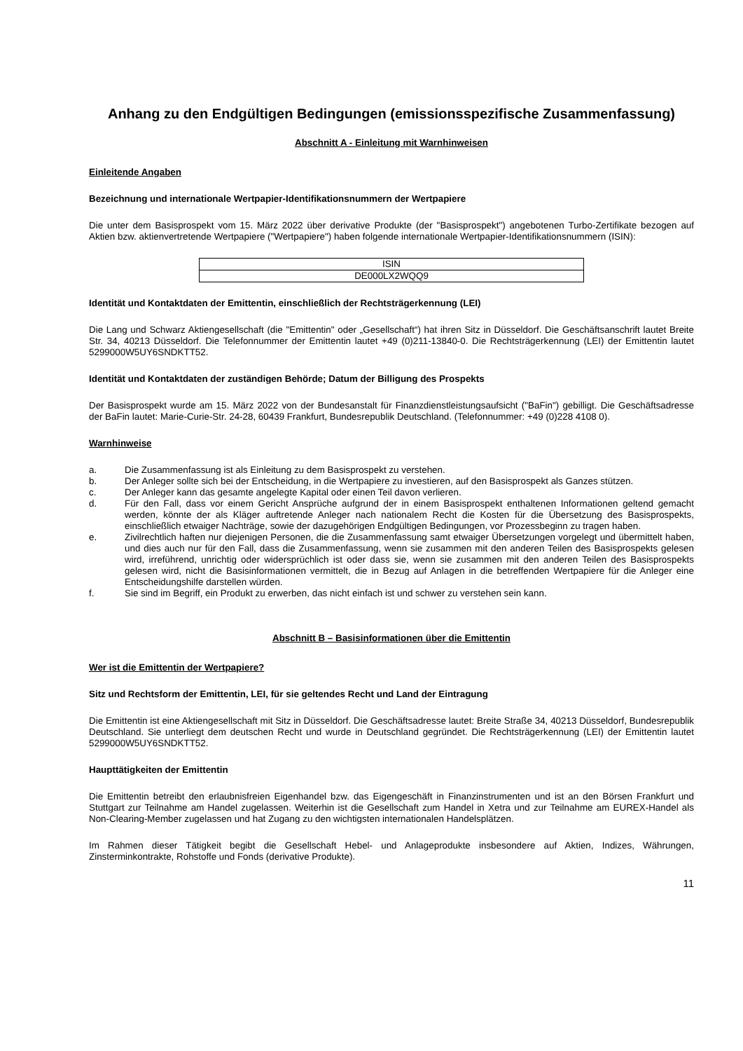Anhang zu den Endgültigen Bedingungen (emissionsspezifische Zusammenfassung)
Abschnitt A - Einleitung mit Warnhinweisen
Einleitende Angaben
Bezeichnung und internationale Wertpapier-Identifikationsnummern der Wertpapiere
Die unter dem Basisprospekt vom 15. März 2022 über derivative Produkte (der "Basisprospekt") angebotenen Turbo-Zertifikate bezogen auf Aktien bzw. aktienvertretende Wertpapiere ("Wertpapiere") haben folgende internationale Wertpapier-Identifikationsnummern (ISIN):
| ISIN |
| DE000LX2WQQ9 |
Identität und Kontaktdaten der Emittentin, einschließlich der Rechtsträgerkennung (LEI)
Die Lang und Schwarz Aktiengesellschaft (die "Emittentin" oder „Gesellschaft“) hat ihren Sitz in Düsseldorf. Die Geschäftsanschrift lautet Breite Str. 34, 40213 Düsseldorf. Die Telefonnummer der Emittentin lautet +49 (0)211-13840-0. Die Rechtsträgerkennung (LEI) der Emittentin lautet 5299000W5UY6SNDKTT52.
Identität und Kontaktdaten der zuständigen Behörde; Datum der Billigung des Prospekts
Der Basisprospekt wurde am 15. März 2022 von der Bundesanstalt für Finanzdienstleistungsaufsicht ("BaFin") gebilligt. Die Geschäftsadresse der BaFin lautet: Marie-Curie-Str. 24-28, 60439 Frankfurt, Bundesrepublik Deutschland. (Telefonnummer: +49 (0)228 4108 0).
Warnhinweise
a. Die Zusammenfassung ist als Einleitung zu dem Basisprospekt zu verstehen.
b. Der Anleger sollte sich bei der Entscheidung, in die Wertpapiere zu investieren, auf den Basisprospekt als Ganzes stützen.
c. Der Anleger kann das gesamte angelegte Kapital oder einen Teil davon verlieren.
d. Für den Fall, dass vor einem Gericht Ansprüche aufgrund der in einem Basisprospekt enthaltenen Informationen geltend gemacht werden, könnte der als Kläger auftretende Anleger nach nationalem Recht die Kosten für die Übersetzung des Basisprospekts, einschließlich etwaiger Nachträge, sowie der dazugehörigen Endgültigen Bedingungen, vor Prozessbeginn zu tragen haben.
e. Zivilrechtlich haften nur diejenigen Personen, die die Zusammenfassung samt etwaiger Übersetzungen vorgelegt und übermittelt haben, und dies auch nur für den Fall, dass die Zusammenfassung, wenn sie zusammen mit den anderen Teilen des Basisprospekts gelesen wird, irreführend, unrichtig oder widersprüchlich ist oder dass sie, wenn sie zusammen mit den anderen Teilen des Basisprospekts gelesen wird, nicht die Basisinformationen vermittelt, die in Bezug auf Anlagen in die betreffenden Wertpapiere für die Anleger eine Entscheidungshilfe darstellen würden.
f. Sie sind im Begriff, ein Produkt zu erwerben, das nicht einfach ist und schwer zu verstehen sein kann.
Abschnitt B – Basisinformationen über die Emittentin
Wer ist die Emittentin der Wertpapiere?
Sitz und Rechtsform der Emittentin, LEI, für sie geltendes Recht und Land der Eintragung
Die Emittentin ist eine Aktiengesellschaft mit Sitz in Düsseldorf. Die Geschäftsadresse lautet: Breite Straße 34, 40213 Düsseldorf, Bundesrepublik Deutschland. Sie unterliegt dem deutschen Recht und wurde in Deutschland gegründet. Die Rechtsträgerkennung (LEI) der Emittentin lautet 5299000W5UY6SNDKTT52.
Haupttätigkeiten der Emittentin
Die Emittentin betreibt den erlaubnisfreien Eigenhandel bzw. das Eigengeschäft in Finanzinstrumenten und ist an den Börsen Frankfurt und Stuttgart zur Teilnahme am Handel zugelassen. Weiterhin ist die Gesellschaft zum Handel in Xetra und zur Teilnahme am EUREX-Handel als Non-Clearing-Member zugelassen und hat Zugang zu den wichtigsten internationalen Handelsplätzen.
Im Rahmen dieser Tätigkeit begibt die Gesellschaft Hebel- und Anlageprodukte insbesondere auf Aktien, Indizes, Währungen, Zinsterminkontrakte, Rohstoffe und Fonds (derivative Produkte).
11